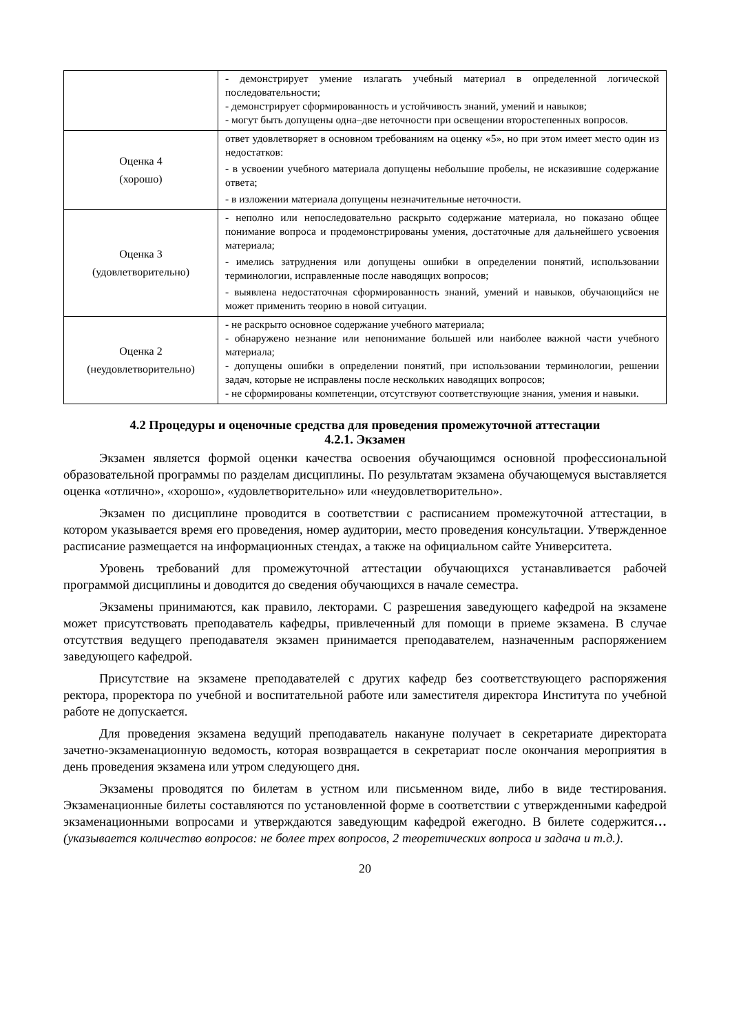| | - демонстрирует умение излагать учебный материал в определенной логической последовательности; - демонстрирует сформированность и устойчивость знаний, умений и навыков; - могут быть допущены одна–две неточности при освещении второстепенных вопросов. |
| Оценка 4 (хорошо) | ответ удовлетворяет в основном требованиям на оценку «5», но при этом имеет место один из недостатков: - в усвоении учебного материала допущены небольшие пробелы, не исказившие содержание ответа; - в изложении материала допущены незначительные неточности. |
| Оценка 3 (удовлетворительно) | - неполно или непоследовательно раскрыто содержание материала, но показано общее понимание вопроса и продемонстрированы умения, достаточные для дальнейшего усвоения материала; - имелись затруднения или допущены ошибки в определении понятий, использовании терминологии, исправленные после наводящих вопросов; - выявлена недостаточная сформированность знаний, умений и навыков, обучающийся не может применить теорию в новой ситуации. |
| Оценка 2 (неудовлетворительно) | - не раскрыто основное содержание учебного материала; - обнаружено незнание или непонимание большей или наиболее важной части учебного материала; - допущены ошибки в определении понятий, при использовании терминологии, решении задач, которые не исправлены после нескольких наводящих вопросов; - не сформированы компетенции, отсутствуют соответствующие знания, умения и навыки. |
4.2 Процедуры и оценочные средства для проведения промежуточной аттестации
4.2.1. Экзамен
Экзамен является формой оценки качества освоения обучающимся основной профессиональной образовательной программы по разделам дисциплины. По результатам экзамена обучающемуся выставляется оценка «отлично», «хорошо», «удовлетворительно» или «неудовлетворительно».
Экзамен по дисциплине проводится в соответствии с расписанием промежуточной аттестации, в котором указывается время его проведения, номер аудитории, место проведения консультации. Утвержденное расписание размещается на информационных стендах, а также на официальном сайте Университета.
Уровень требований для промежуточной аттестации обучающихся устанавливается рабочей программой дисциплины и доводится до сведения обучающихся в начале семестра.
Экзамены принимаются, как правило, лекторами. С разрешения заведующего кафедрой на экзамене может присутствовать преподаватель кафедры, привлеченный для помощи в приеме экзамена. В случае отсутствия ведущего преподавателя экзамен принимается преподавателем, назначенным распоряжением заведующего кафедрой.
Присутствие на экзамене преподавателей с других кафедр без соответствующего распоряжения ректора, проректора по учебной и воспитательной работе или заместителя директора Института по учебной работе не допускается.
Для проведения экзамена ведущий преподаватель накануне получает в секретариате директората зачетно-экзаменационную ведомость, которая возвращается в секретариат после окончания мероприятия в день проведения экзамена или утром следующего дня.
Экзамены проводятся по билетам в устном или письменном виде, либо в виде тестирования. Экзаменационные билеты составляются по установленной форме в соответствии с утвержденными кафедрой экзаменационными вопросами и утверждаются заведующим кафедрой ежегодно. В билете содержится… (указывается количество вопросов: не более трех вопросов, 2 теоретических вопроса и задача и т.д.).
20